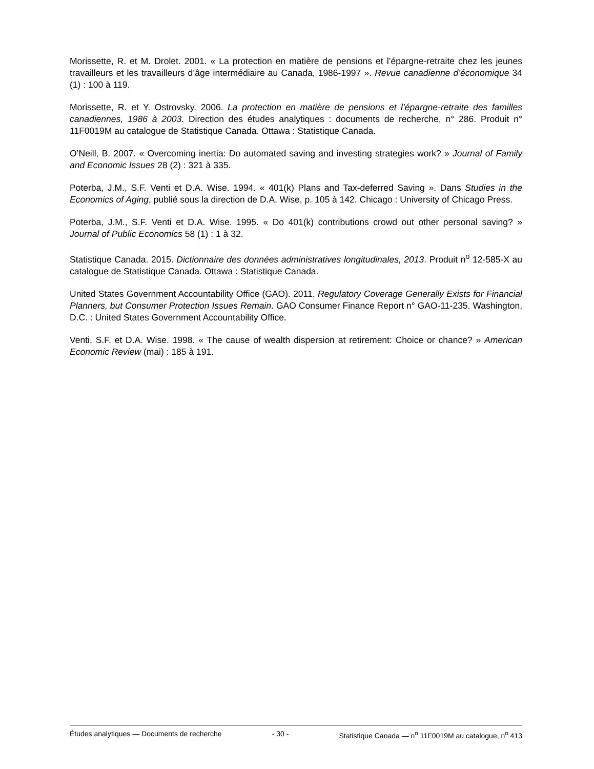Morissette, R. et M. Drolet. 2001. « La protection en matière de pensions et l’épargne-retraite chez les jeunes travailleurs et les travailleurs d’âge intermédiaire au Canada, 1986-1997 ». Revue canadienne d’économique 34 (1) : 100 à 119.
Morissette, R. et Y. Ostrovsky. 2006. La protection en matière de pensions et l’épargne-retraite des familles canadiennes, 1986 à 2003. Direction des études analytiques : documents de recherche, n° 286. Produit n° 11F0019M au catalogue de Statistique Canada. Ottawa : Statistique Canada.
O’Neill, B. 2007. « Overcoming inertia: Do automated saving and investing strategies work? » Journal of Family and Economic Issues 28 (2) : 321 à 335.
Poterba, J.M., S.F. Venti et D.A. Wise. 1994. « 401(k) Plans and Tax-deferred Saving ». Dans Studies in the Economics of Aging, publié sous la direction de D.A. Wise, p. 105 à 142. Chicago : University of Chicago Press.
Poterba, J.M., S.F. Venti et D.A. Wise. 1995. « Do 401(k) contributions crowd out other personal saving? » Journal of Public Economics 58 (1) : 1 à 32.
Statistique Canada. 2015. Dictionnaire des données administratives longitudinales, 2013. Produit n<sup>o</sup> 12-585-X au catalogue de Statistique Canada. Ottawa : Statistique Canada.
United States Government Accountability Office (GAO). 2011. Regulatory Coverage Generally Exists for Financial Planners, but Consumer Protection Issues Remain. GAO Consumer Finance Report n° GAO-11-235. Washington, D.C. : United States Government Accountability Office.
Venti, S.F. et D.A. Wise. 1998. « The cause of wealth dispersion at retirement: Choice or chance? » American Economic Review (mai) : 185 à 191.
Études analytiques — Documents de recherche - 30 - Statistique Canada — n<sup>o</sup> 11F0019M au catalogue, n<sup>o</sup> 413